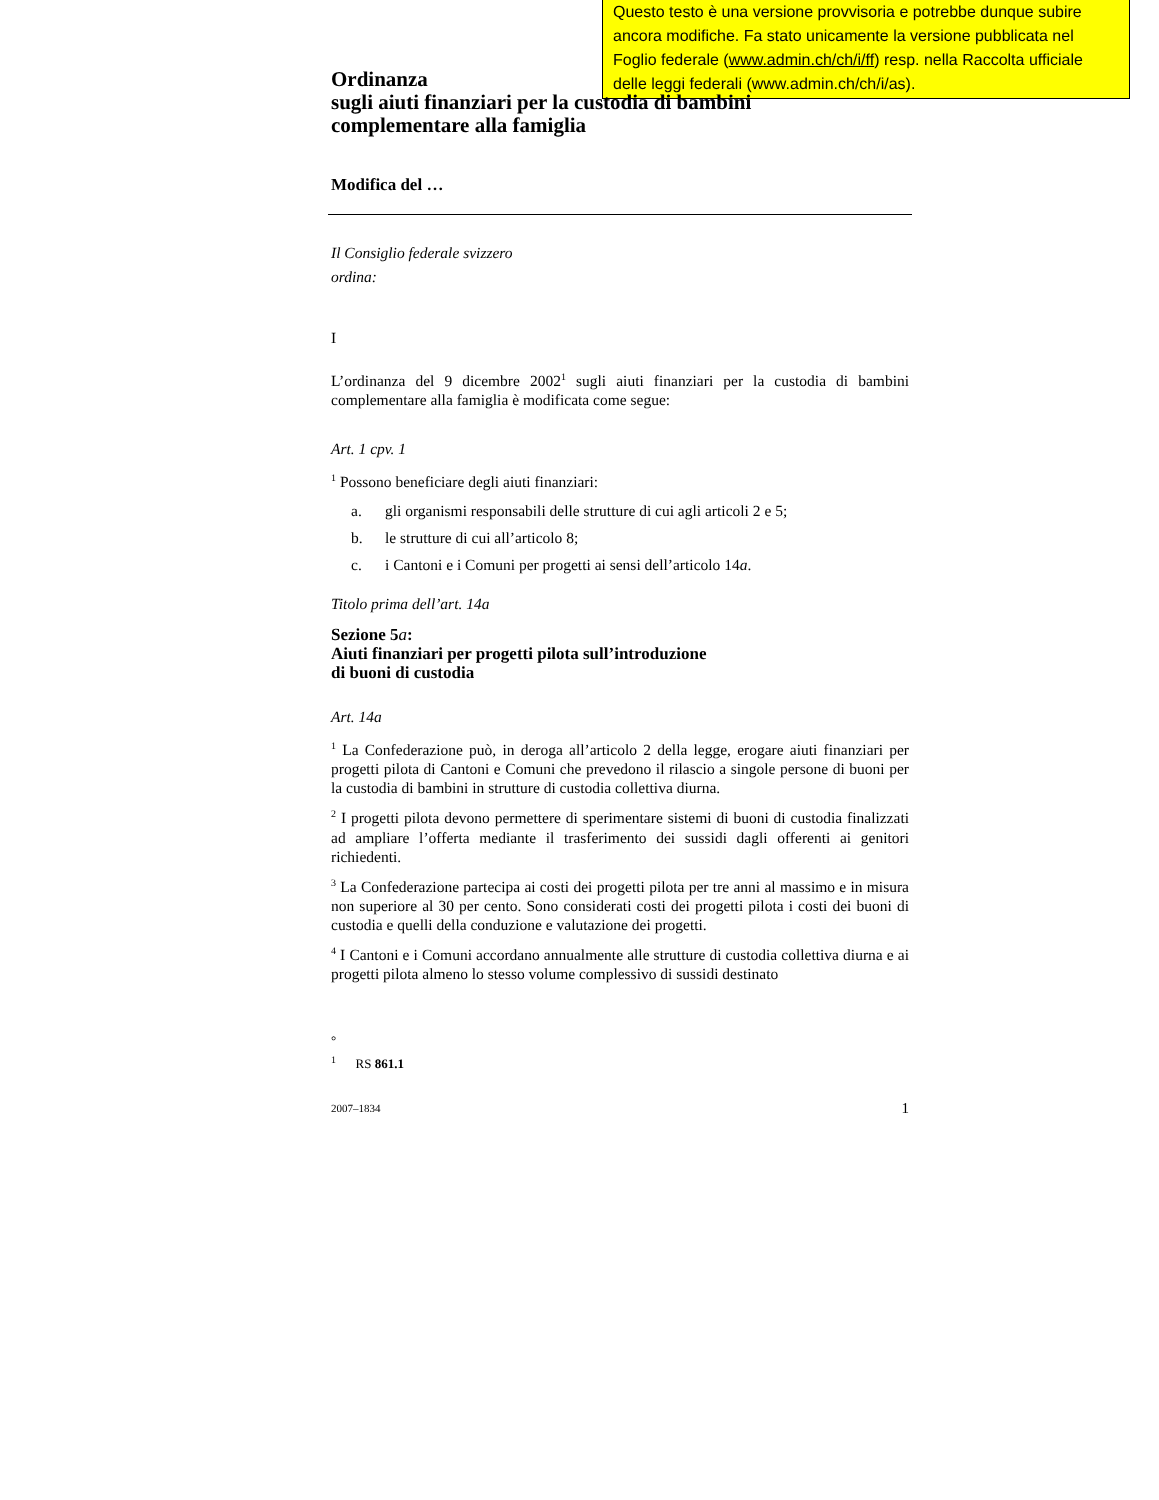Questo testo è una versione provvisoria e potrebbe dunque subire ancora modifiche. Fa stato unicamente la versione pubblicata nel Foglio federale (www.admin.ch/ch/i/ff) resp. nella Raccolta ufficiale delle leggi federali (www.admin.ch/ch/i/as).
Ordinanza
sugli aiuti finanziari per la custodia di bambini
complementare alla famiglia
Modifica del …
Il Consiglio federale svizzero
ordina:
I
L’ordinanza del 9 dicembre 2002<sup>1</sup> sugli aiuti finanziari per la custodia di bambini complementare alla famiglia è modificata come segue:
Art. 1 cpv. 1
<sup>1</sup> Possono beneficiare degli aiuti finanziari:
a. gli organismi responsabili delle strutture di cui agli articoli 2 e 5;
b. le strutture di cui all’articolo 8;
c. i Cantoni e i Comuni per progetti ai sensi dell’articolo 14a.
Titolo prima dell’art. 14a
Sezione 5a:
Aiuti finanziari per progetti pilota sull’introduzione
di buoni di custodia
Art. 14a
<sup>1</sup> La Confederazione può, in deroga all’articolo 2 della legge, erogare aiuti finanziari per progetti pilota di Cantoni e Comuni che prevedono il rilascio a singole persone di buoni per la custodia di bambini in strutture di custodia collettiva diurna.
<sup>2</sup> I progetti pilota devono permettere di sperimentare sistemi di buoni di custodia finalizzati ad ampliare l’offerta mediante il trasferimento dei sussidi dagli offerenti ai genitori richiedenti.
<sup>3</sup> La Confederazione partecipa ai costi dei progetti pilota per tre anni al massimo e in misura non superiore al 30 per cento. Sono considerati costi dei progetti pilota i costi dei buoni di custodia e quelli della conduzione e valutazione dei progetti.
<sup>4</sup> I Cantoni e i Comuni accordano annualmente alle strutture di custodia collettiva diurna e ai progetti pilota almeno lo stesso volume complessivo di sussidi destinato
°
<sup>1</sup> RS 861.1
2007–1834 1